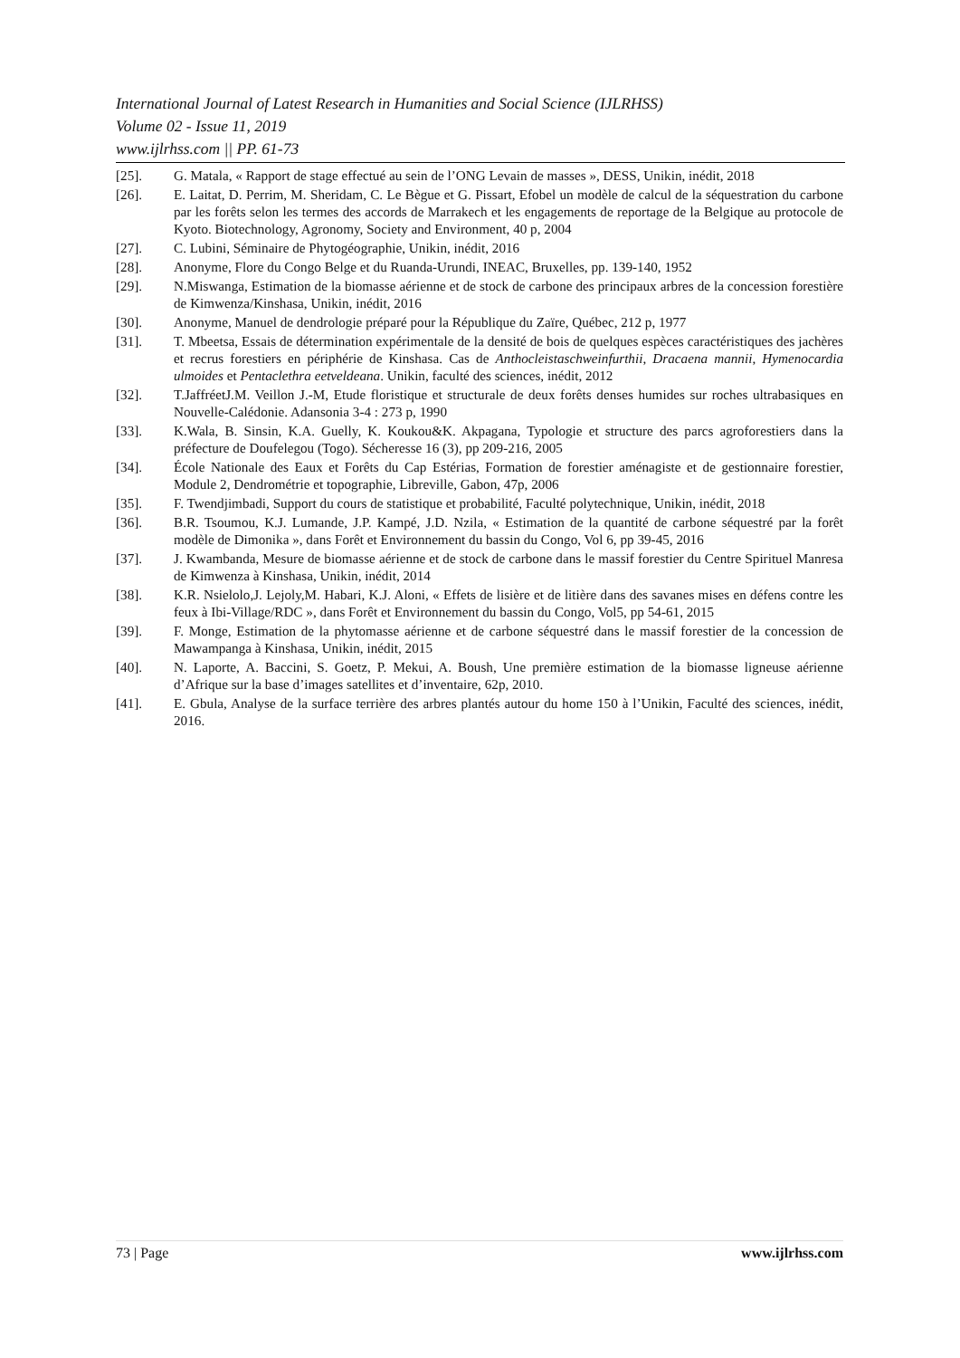International Journal of Latest Research in Humanities and Social Science (IJLRHSS)
Volume 02 - Issue 11, 2019
www.ijlrhss.com || PP. 61-73
[25]. G. Matala, « Rapport de stage effectué au sein de l’ONG Levain de masses », DESS, Unikin, inédit, 2018
[26]. E. Laitat, D. Perrim, M. Sheridam, C. Le Bègue et G. Pissart, Efobel un modèle de calcul de la séquestration du carbone par les forêts selon les termes des accords de Marrakech et les engagements de reportage de la Belgique au protocole de Kyoto. Biotechnology, Agronomy, Society and Environment, 40 p, 2004
[27]. C. Lubini, Séminaire de Phytogéographie, Unikin, inédit, 2016
[28]. Anonyme, Flore du Congo Belge et du Ruanda-Urundi, INEAC, Bruxelles, pp. 139-140, 1952
[29]. N.Miswanga, Estimation de la biomasse aérienne et de stock de carbone des principaux arbres de la concession forestière de Kimwenza/Kinshasa, Unikin, inédit, 2016
[30]. Anonyme, Manuel de dendrologie préparé pour la République du Zaïre, Québec, 212 p, 1977
[31]. T. Mbeetsa, Essais de détermination expérimentale de la densité de bois de quelques espèces caractéristiques des jachères et recrus forestiers en périphérie de Kinshasa. Cas de Anthocleistaschweinfurthii, Dracaena mannii, Hymenocardia ulmoides et Pentaclethra eetveldeana. Unikin, faculté des sciences, inédit, 2012
[32]. T.JaffréetJ.M. Veillon J.-M, Etude floristique et structurale de deux forêts denses humides sur roches ultrabasiques en Nouvelle-Calédonie. Adansonia 3-4 : 273 p, 1990
[33]. K.Wala, B. Sinsin, K.A. Guelly, K. Koukou&K. Akpagana, Typologie et structure des parcs agroforestiers dans la préfecture de Doufelegou (Togo). Sécheresse 16 (3), pp 209-216, 2005
[34]. École Nationale des Eaux et Forêts du Cap Estérias, Formation de forestier aménagiste et de gestionnaire forestier, Module 2, Dendrométrie et topographie, Libreville, Gabon, 47p, 2006
[35]. F. Twendjimbadi, Support du cours de statistique et probabilité, Faculté polytechnique, Unikin, inédit, 2018
[36]. B.R. Tsoumou, K.J. Lumande, J.P. Kampé, J.D. Nzila, « Estimation de la quantité de carbone séquestré par la forêt modèle de Dimonika », dans Forêt et Environnement du bassin du Congo, Vol 6, pp 39-45, 2016
[37]. J. Kwambanda, Mesure de biomasse aérienne et de stock de carbone dans le massif forestier du Centre Spirituel Manresa de Kimwenza à Kinshasa, Unikin, inédit, 2014
[38]. K.R. Nsielolo,J. Lejoly,M. Habari, K.J. Aloni, « Effets de lisière et de litière dans des savanes mises en défens contre les feux à Ibi-Village/RDC », dans Forêt et Environnement du bassin du Congo, Vol5, pp 54-61, 2015
[39]. F. Monge, Estimation de la phytomasse aérienne et de carbone séquestré dans le massif forestier de la concession de Mawampanga à Kinshasa, Unikin, inédit, 2015
[40]. N. Laporte, A. Baccini, S. Goetz, P. Mekui, A. Boush, Une première estimation de la biomasse ligneuse aérienne d’Afrique sur la base d’images satellites et d’inventaire, 62p, 2010.
[41]. E. Gbula, Analyse de la surface terrière des arbres plantés autour du home 150 à l’Unikin, Faculté des sciences, inédit, 2016.
73 | Page www.ijlrhss.com